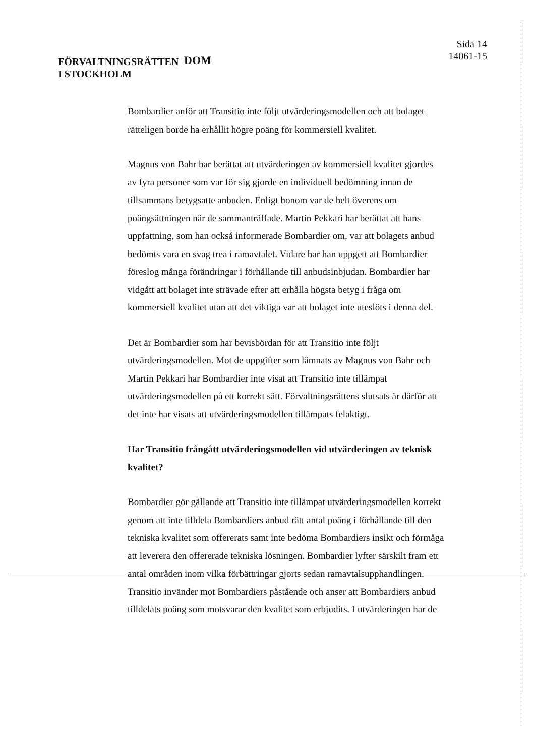FÖRVALTNINGSRÄTTEN
I STOCKHOLM
DOM
Sida 14
14061-15
Bombardier anför att Transitio inte följt utvärderingsmodellen och att bolaget rätteligen borde ha erhållit högre poäng för kommersiell kvalitet.
Magnus von Bahr har berättat att utvärderingen av kommersiell kvalitet gjordes av fyra personer som var för sig gjorde en individuell bedömning innan de tillsammans betygsatte anbuden. Enligt honom var de helt överens om poängsättningen när de sammanträffade. Martin Pekkari har berättat att hans uppfattning, som han också informerade Bombardier om, var att bolagets anbud bedömts vara en svag trea i ramavtalet. Vidare har han uppgett att Bombardier föreslog många förändringar i förhållande till anbudsinbjudan. Bombardier har vidgått att bolaget inte strävade efter att erhålla högsta betyg i fråga om kommersiell kvalitet utan att det viktiga var att bolaget inte uteslöts i denna del.
Det är Bombardier som har bevisbördan för att Transitio inte följt utvärderingsmodellen. Mot de uppgifter som lämnats av Magnus von Bahr och Martin Pekkari har Bombardier inte visat att Transitio inte tillämpat utvärderingsmodellen på ett korrekt sätt. Förvaltningsrättens slutsats är därför att det inte har visats att utvärderingsmodellen tillämpats felaktigt.
Har Transitio frångått utvärderingsmodellen vid utvärderingen av teknisk kvalitet?
Bombardier gör gällande att Transitio inte tillämpat utvärderingsmodellen korrekt genom att inte tilldela Bombardiers anbud rätt antal poäng i förhållande till den tekniska kvalitet som offererats samt inte bedöma Bombardiers insikt och förmåga att leverera den offererade tekniska lösningen. Bombardier lyfter särskilt fram ett antal områden inom vilka förbättringar gjorts sedan ramavtalsupphandlingen. Transitio invänder mot Bombardiers påstående och anser att Bombardiers anbud tilldelats poäng som motsvarar den kvalitet som erbjudits. I utvärderingen har de